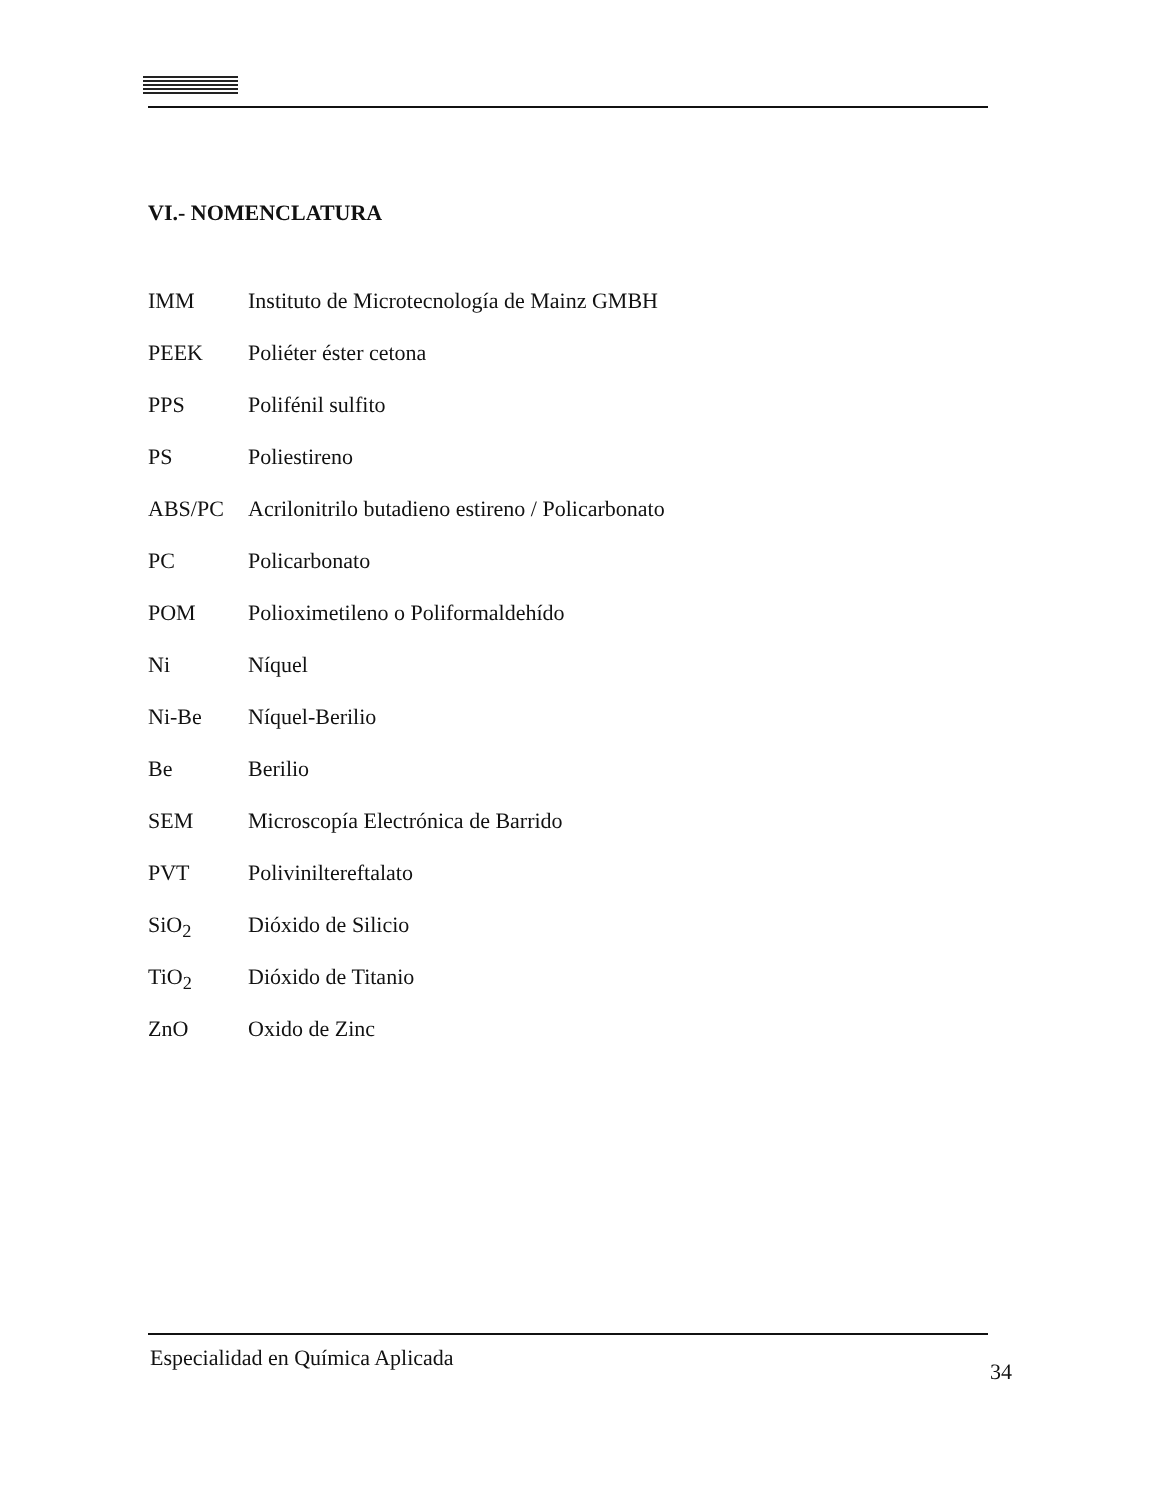VI.- NOMENCLATURA
IMM Instituto de Microtecnología de Mainz GMBH
PEEK Poliéter éster cetona
PPS Polifénil sulfito
PS Poliestireno
ABS/PC Acrilonitrilo butadieno estireno / Policarbonato
PC Policarbonato
POM Polioximetileno o Poliformaldehído
Ni Níquel
Ni-Be Níquel-Berilio
Be Berilio
SEM Microscopía Electrónica de Barrido
PVT Poliviniltereftalato
SiO<sub>2</sub> Dióxido de Silicio
TiO<sub>2</sub> Dióxido de Titanio
ZnO Oxido de Zinc
Especialidad en Química Aplicada 34